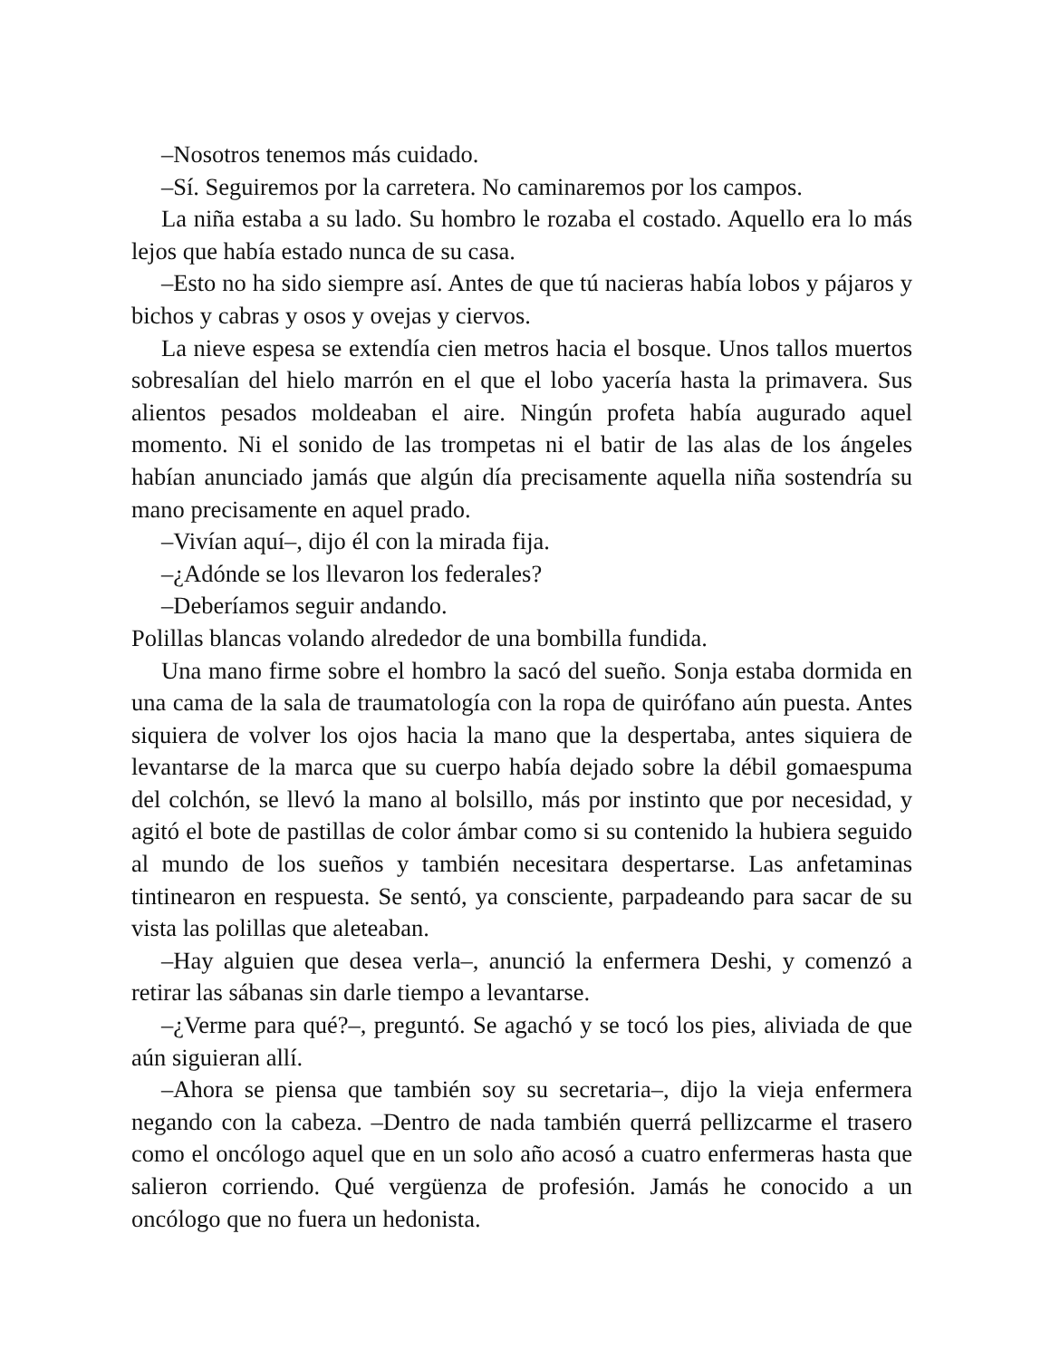–Nosotros tenemos más cuidado.
–Sí. Seguiremos por la carretera. No caminaremos por los campos.
La niña estaba a su lado. Su hombro le rozaba el costado. Aquello era lo más lejos que había estado nunca de su casa.
–Esto no ha sido siempre así. Antes de que tú nacieras había lobos y pájaros y bichos y cabras y osos y ovejas y ciervos.
La nieve espesa se extendía cien metros hacia el bosque. Unos tallos muertos sobresalían del hielo marrón en el que el lobo yacería hasta la primavera. Sus alientos pesados moldeaban el aire. Ningún profeta había augurado aquel momento. Ni el sonido de las trompetas ni el batir de las alas de los ángeles habían anunciado jamás que algún día precisamente aquella niña sostendría su mano precisamente en aquel prado.
–Vivían aquí–, dijo él con la mirada fija.
–¿Adónde se los llevaron los federales?
–Deberíamos seguir andando.
Polillas blancas volando alrededor de una bombilla fundida.
Una mano firme sobre el hombro la sacó del sueño. Sonja estaba dormida en una cama de la sala de traumatología con la ropa de quirófano aún puesta. Antes siquiera de volver los ojos hacia la mano que la despertaba, antes siquiera de levantarse de la marca que su cuerpo había dejado sobre la débil gomaespuma del colchón, se llevó la mano al bolsillo, más por instinto que por necesidad, y agitó el bote de pastillas de color ámbar como si su contenido la hubiera seguido al mundo de los sueños y también necesitara despertarse. Las anfetaminas tintinearon en respuesta. Se sentó, ya consciente, parpadeando para sacar de su vista las polillas que aleteaban.
–Hay alguien que desea verla–, anunció la enfermera Deshi, y comenzó a retirar las sábanas sin darle tiempo a levantarse.
–¿Verme para qué?–, preguntó. Se agachó y se tocó los pies, aliviada de que aún siguieran allí.
–Ahora se piensa que también soy su secretaria–, dijo la vieja enfermera negando con la cabeza. –Dentro de nada también querrá pellizcarme el trasero como el oncólogo aquel que en un solo año acosó a cuatro enfermeras hasta que salieron corriendo. Qué vergüenza de profesión. Jamás he conocido a un oncólogo que no fuera un hedonista.